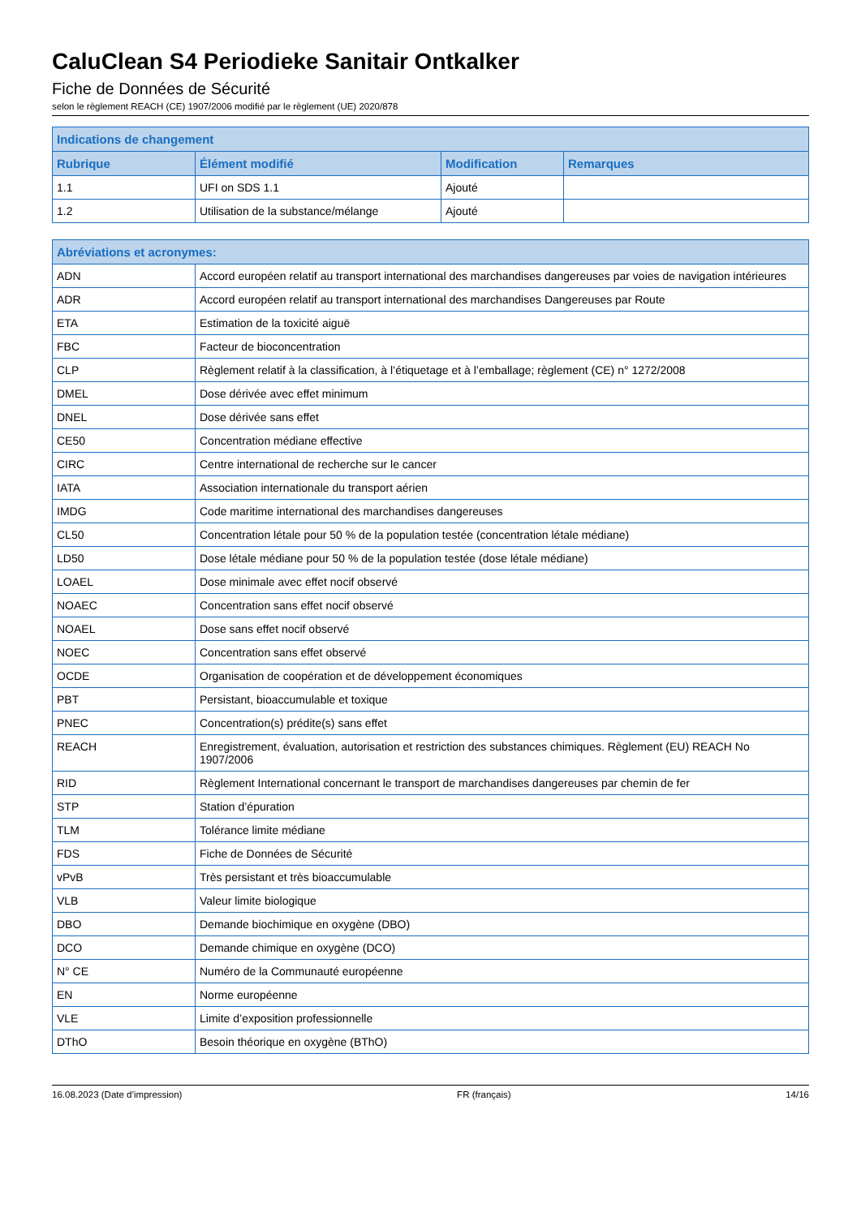CaluClean S4 Periodieke Sanitair Ontkalker
Fiche de Données de Sécurité
selon le règlement REACH (CE) 1907/2006 modifié par le règlement (UE) 2020/878
| Indications de changement | | | |
| --- | --- | --- | --- |
| Rubrique | Élément modifié | Modification | Remarques |
| 1.1 | UFI on SDS 1.1 | Ajouté | |
| 1.2 | Utilisation de la substance/mélange | Ajouté | |
| Abréviations et acronymes: | |
| --- | --- |
| ADN | Accord européen relatif au transport international des marchandises dangereuses par voies de navigation intérieures |
| ADR | Accord européen relatif au transport international des marchandises Dangereuses par Route |
| ETA | Estimation de la toxicité aiguë |
| FBC | Facteur de bioconcentration |
| CLP | Règlement relatif à la classification, à l’étiquetage et à l’emballage; règlement (CE) n° 1272/2008 |
| DMEL | Dose dérivée avec effet minimum |
| DNEL | Dose dérivée sans effet |
| CE50 | Concentration médiane effective |
| CIRC | Centre international de recherche sur le cancer |
| IATA | Association internationale du transport aérien |
| IMDG | Code maritime international des marchandises dangereuses |
| CL50 | Concentration létale pour 50 % de la population testée (concentration létale médiane) |
| LD50 | Dose létale médiane pour 50 % de la population testée (dose létale médiane) |
| LOAEL | Dose minimale avec effet nocif observé |
| NOAEC | Concentration sans effet nocif observé |
| NOAEL | Dose sans effet nocif observé |
| NOEC | Concentration sans effet observé |
| OCDE | Organisation de coopération et de développement économiques |
| PBT | Persistant, bioaccumulable et toxique |
| PNEC | Concentration(s) prédite(s) sans effet |
| REACH | Enregistrement, évaluation, autorisation et restriction des substances chimiques. Règlement (EU) REACH No 1907/2006 |
| RID | Règlement International concernant le transport de marchandises dangereuses par chemin de fer |
| STP | Station d’épuration |
| TLM | Tolérance limite médiane |
| FDS | Fiche de Données de Sécurité |
| vPvB | Très persistant et très bioaccumulable |
| VLB | Valeur limite biologique |
| DBO | Demande biochimique en oxygène (DBO) |
| DCO | Demande chimique en oxygène (DCO) |
| N° CE | Numéro de la Communauté européenne |
| EN | Norme européenne |
| VLE | Limite d’exposition professionnelle |
| DThO | Besoin théorique en oxygène (BThO) |
16.08.2023 (Date d’impression) FR (français) 14/16